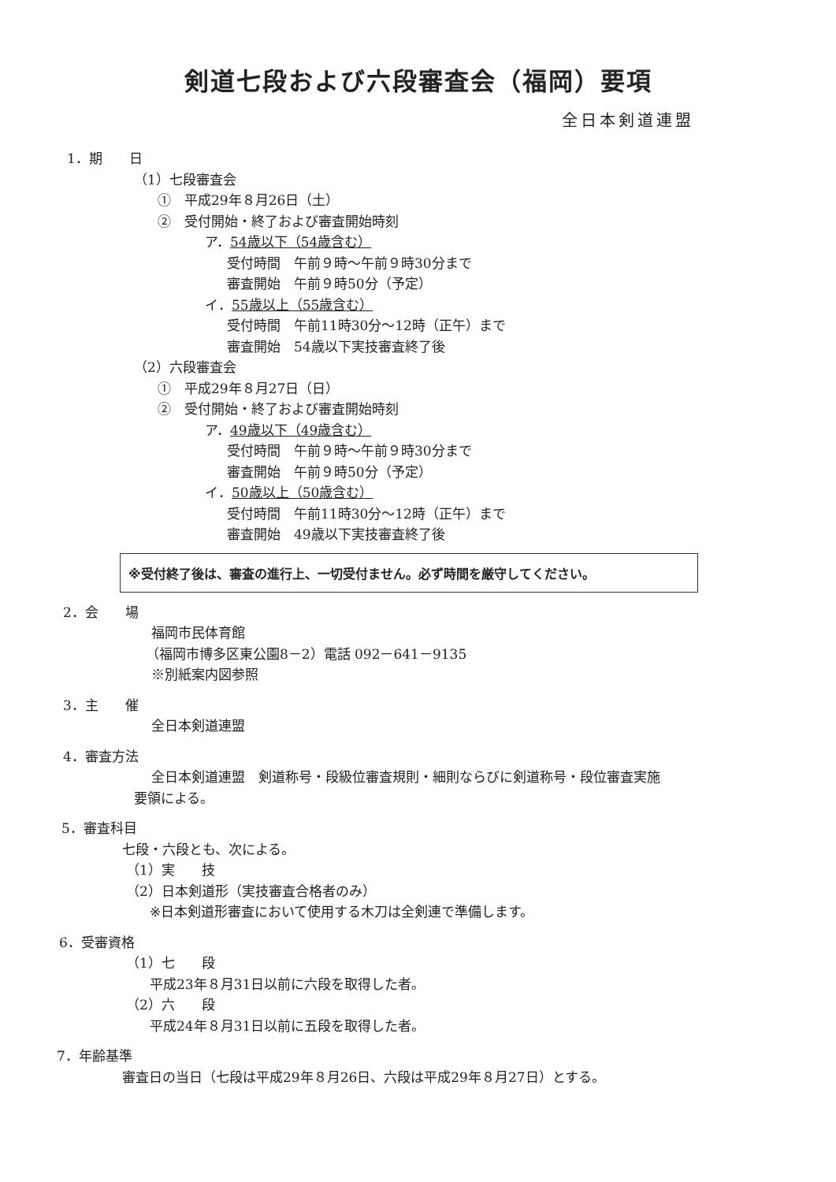剣道七段および六段審査会（福岡）要項
全日本剣道連盟
1．期　　日
（1）七段審査会
①　平成29年８月26日（土）
②　受付開始・終了および審査開始時刻
ア．54歳以下（54歳含む）
受付時間　午前９時～午前９時30分まで
審査開始　午前９時50分（予定）
イ．55歳以上（55歳含む）
受付時間　午前11時30分～12時（正午）まで
審査開始　54歳以下実技審査終了後
（2）六段審査会
①　平成29年８月27日（日）
②　受付開始・終了および審査開始時刻
ア．49歳以下（49歳含む）
受付時間　午前９時～午前９時30分まで
審査開始　午前９時50分（予定）
イ．50歳以上（50歳含む）
受付時間　午前11時30分～12時（正午）まで
審査開始　49歳以下実技審査終了後
※受付終了後は、審査の進行上、一切受付ません。必ず時間を厳守してください。
2．会　　場
福岡市民体育館
（福岡市博多区東公園8－2）電話 092－641－9135
※別紙案内図参照
3．主　　催
全日本剣道連盟
4．審査方法
全日本剣道連盟　剣道称号・段級位審査規則・細則ならびに剣道称号・段位審査実施
要領による。
5．審査科目
七段・六段とも、次による。
（1）実　　技
（2）日本剣道形（実技審査合格者のみ）
※日本剣道形審査において使用する木刀は全剣連で準備します。
6．受審資格
（1）七　　段
平成23年８月31日以前に六段を取得した者。
（2）六　　段
平成24年８月31日以前に五段を取得した者。
7．年齢基準
審査日の当日（七段は平成29年８月26日、六段は平成29年８月27日）とする。